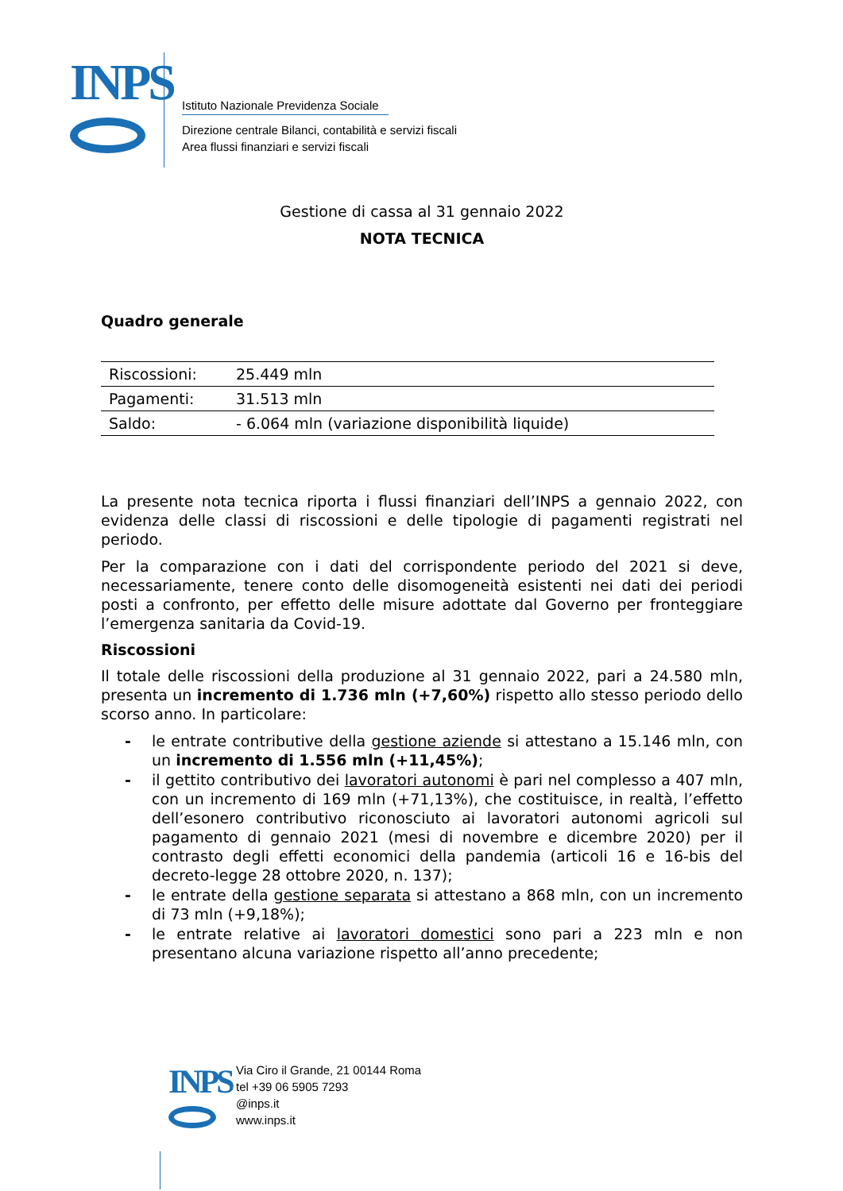INPS
Istituto Nazionale Previdenza Sociale
Direzione centrale Bilanci, contabilità e servizi fiscali
Area flussi finanziari e servizi fiscali
Gestione di cassa al 31 gennaio 2022
NOTA TECNICA
Quadro generale
| Riscossioni: | 25.449 mln |
| Pagamenti: | 31.513 mln |
| Saldo: | - 6.064 mln (variazione disponibilità liquide) |
La presente nota tecnica riporta i flussi finanziari dell’INPS a gennaio 2022, con evidenza delle classi di riscossioni e delle tipologie di pagamenti registrati nel periodo.
Per la comparazione con i dati del corrispondente periodo del 2021 si deve, necessariamente, tenere conto delle disomogeneità esistenti nei dati dei periodi posti a confronto, per effetto delle misure adottate dal Governo per fronteggiare l’emergenza sanitaria da Covid-19.
Riscossioni
Il totale delle riscossioni della produzione al 31 gennaio 2022, pari a 24.580 mln, presenta un incremento di 1.736 mln (+7,60%) rispetto allo stesso periodo dello scorso anno. In particolare:
- le entrate contributive della gestione aziende si attestano a 15.146 mln, con un incremento di 1.556 mln (+11,45%);
- il gettito contributivo dei lavoratori autonomi è pari nel complesso a 407 mln, con un incremento di 169 mln (+71,13%), che costituisce, in realtà, l’effetto dell’esonero contributivo riconosciuto ai lavoratori autonomi agricoli sul pagamento di gennaio 2021 (mesi di novembre e dicembre 2020) per il contrasto degli effetti economici della pandemia (articoli 16 e 16-bis del decreto-legge 28 ottobre 2020, n. 137);
- le entrate della gestione separata si attestano a 868 mln, con un incremento di 73 mln (+9,18%);
- le entrate relative ai lavoratori domestici sono pari a 223 mln e non presentano alcuna variazione rispetto all’anno precedente;
INPS
Via Ciro il Grande, 21 00144 Roma
tel +39 06 5905 7293
@inps.it
www.inps.it